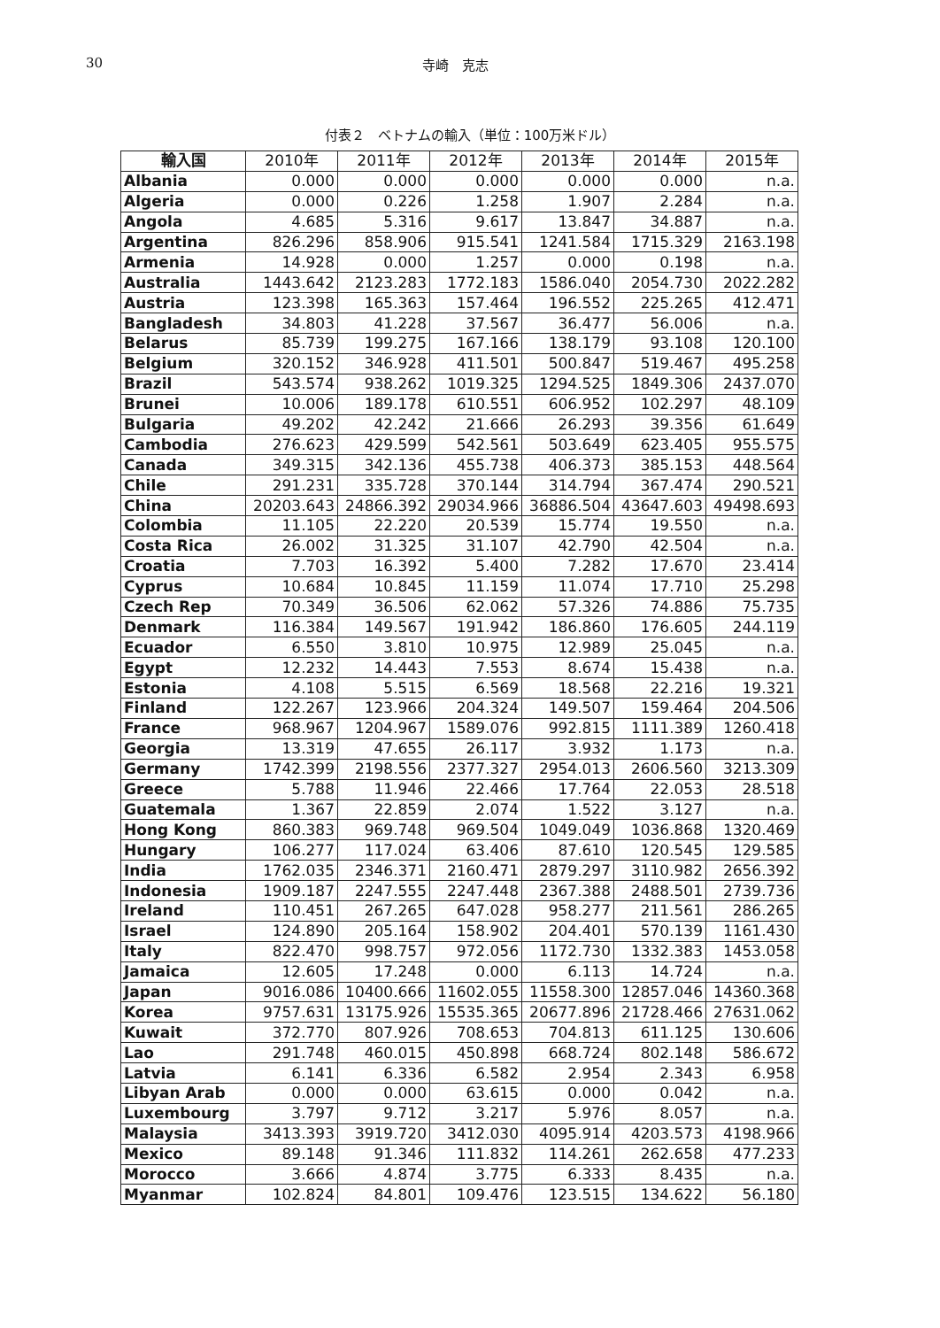30 寺崎　克志
付表２　ベトナムの輸入（単位：100万米ドル）
| 輸入国 | 2010年 | 2011年 | 2012年 | 2013年 | 2014年 | 2015年 |
| --- | --- | --- | --- | --- | --- | --- |
| Albania | 0.000 | 0.000 | 0.000 | 0.000 | 0.000 | n.a. |
| Algeria | 0.000 | 0.226 | 1.258 | 1.907 | 2.284 | n.a. |
| Angola | 4.685 | 5.316 | 9.617 | 13.847 | 34.887 | n.a. |
| Argentina | 826.296 | 858.906 | 915.541 | 1241.584 | 1715.329 | 2163.198 |
| Armenia | 14.928 | 0.000 | 1.257 | 0.000 | 0.198 | n.a. |
| Australia | 1443.642 | 2123.283 | 1772.183 | 1586.040 | 2054.730 | 2022.282 |
| Austria | 123.398 | 165.363 | 157.464 | 196.552 | 225.265 | 412.471 |
| Bangladesh | 34.803 | 41.228 | 37.567 | 36.477 | 56.006 | n.a. |
| Belarus | 85.739 | 199.275 | 167.166 | 138.179 | 93.108 | 120.100 |
| Belgium | 320.152 | 346.928 | 411.501 | 500.847 | 519.467 | 495.258 |
| Brazil | 543.574 | 938.262 | 1019.325 | 1294.525 | 1849.306 | 2437.070 |
| Brunei | 10.006 | 189.178 | 610.551 | 606.952 | 102.297 | 48.109 |
| Bulgaria | 49.202 | 42.242 | 21.666 | 26.293 | 39.356 | 61.649 |
| Cambodia | 276.623 | 429.599 | 542.561 | 503.649 | 623.405 | 955.575 |
| Canada | 349.315 | 342.136 | 455.738 | 406.373 | 385.153 | 448.564 |
| Chile | 291.231 | 335.728 | 370.144 | 314.794 | 367.474 | 290.521 |
| China | 20203.643 | 24866.392 | 29034.966 | 36886.504 | 43647.603 | 49498.693 |
| Colombia | 11.105 | 22.220 | 20.539 | 15.774 | 19.550 | n.a. |
| Costa Rica | 26.002 | 31.325 | 31.107 | 42.790 | 42.504 | n.a. |
| Croatia | 7.703 | 16.392 | 5.400 | 7.282 | 17.670 | 23.414 |
| Cyprus | 10.684 | 10.845 | 11.159 | 11.074 | 17.710 | 25.298 |
| Czech Rep | 70.349 | 36.506 | 62.062 | 57.326 | 74.886 | 75.735 |
| Denmark | 116.384 | 149.567 | 191.942 | 186.860 | 176.605 | 244.119 |
| Ecuador | 6.550 | 3.810 | 10.975 | 12.989 | 25.045 | n.a. |
| Egypt | 12.232 | 14.443 | 7.553 | 8.674 | 15.438 | n.a. |
| Estonia | 4.108 | 5.515 | 6.569 | 18.568 | 22.216 | 19.321 |
| Finland | 122.267 | 123.966 | 204.324 | 149.507 | 159.464 | 204.506 |
| France | 968.967 | 1204.967 | 1589.076 | 992.815 | 1111.389 | 1260.418 |
| Georgia | 13.319 | 47.655 | 26.117 | 3.932 | 1.173 | n.a. |
| Germany | 1742.399 | 2198.556 | 2377.327 | 2954.013 | 2606.560 | 3213.309 |
| Greece | 5.788 | 11.946 | 22.466 | 17.764 | 22.053 | 28.518 |
| Guatemala | 1.367 | 22.859 | 2.074 | 1.522 | 3.127 | n.a. |
| Hong Kong | 860.383 | 969.748 | 969.504 | 1049.049 | 1036.868 | 1320.469 |
| Hungary | 106.277 | 117.024 | 63.406 | 87.610 | 120.545 | 129.585 |
| India | 1762.035 | 2346.371 | 2160.471 | 2879.297 | 3110.982 | 2656.392 |
| Indonesia | 1909.187 | 2247.555 | 2247.448 | 2367.388 | 2488.501 | 2739.736 |
| Ireland | 110.451 | 267.265 | 647.028 | 958.277 | 211.561 | 286.265 |
| Israel | 124.890 | 205.164 | 158.902 | 204.401 | 570.139 | 1161.430 |
| Italy | 822.470 | 998.757 | 972.056 | 1172.730 | 1332.383 | 1453.058 |
| Jamaica | 12.605 | 17.248 | 0.000 | 6.113 | 14.724 | n.a. |
| Japan | 9016.086 | 10400.666 | 11602.055 | 11558.300 | 12857.046 | 14360.368 |
| Korea | 9757.631 | 13175.926 | 15535.365 | 20677.896 | 21728.466 | 27631.062 |
| Kuwait | 372.770 | 807.926 | 708.653 | 704.813 | 611.125 | 130.606 |
| Lao | 291.748 | 460.015 | 450.898 | 668.724 | 802.148 | 586.672 |
| Latvia | 6.141 | 6.336 | 6.582 | 2.954 | 2.343 | 6.958 |
| Libyan Arab | 0.000 | 0.000 | 63.615 | 0.000 | 0.042 | n.a. |
| Luxembourg | 3.797 | 9.712 | 3.217 | 5.976 | 8.057 | n.a. |
| Malaysia | 3413.393 | 3919.720 | 3412.030 | 4095.914 | 4203.573 | 4198.966 |
| Mexico | 89.148 | 91.346 | 111.832 | 114.261 | 262.658 | 477.233 |
| Morocco | 3.666 | 4.874 | 3.775 | 6.333 | 8.435 | n.a. |
| Myanmar | 102.824 | 84.801 | 109.476 | 123.515 | 134.622 | 56.180 |